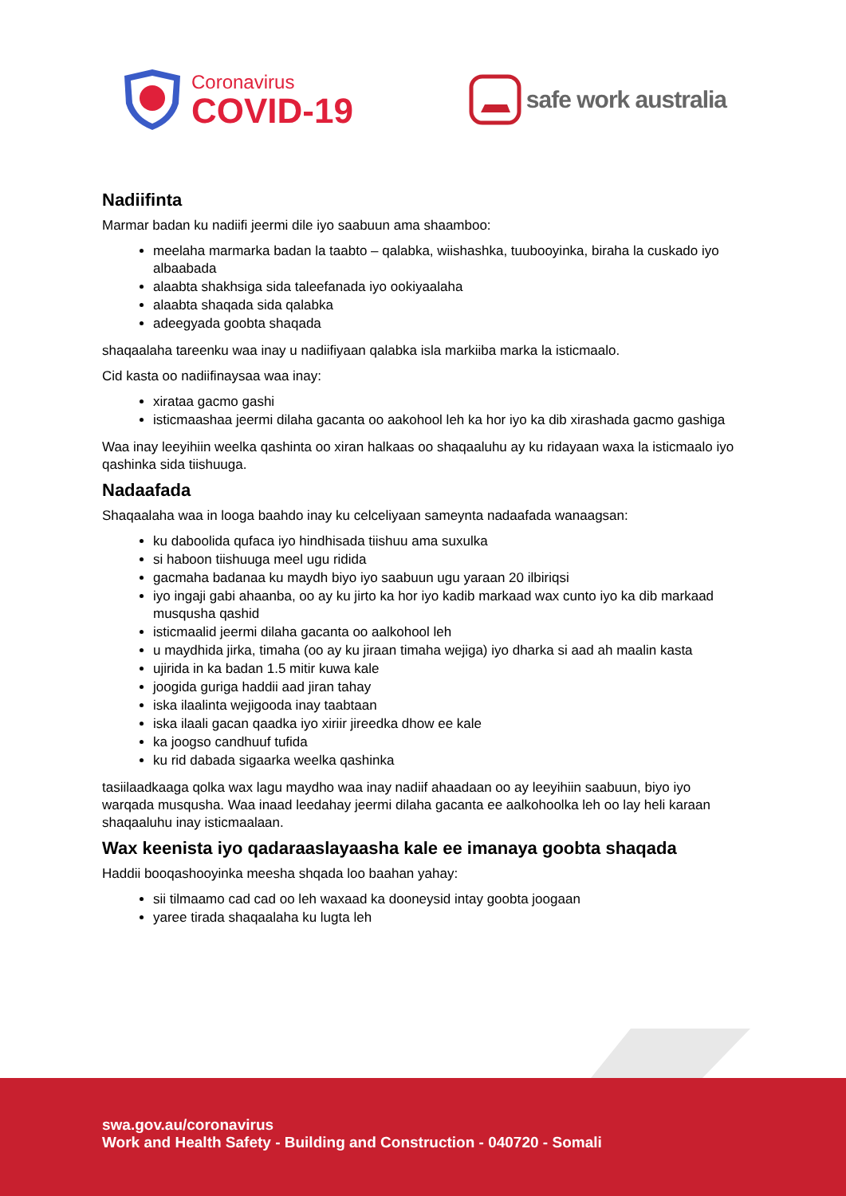Coronavirus
COVID-19
safe work australia
Nadiifinta
Marmar badan ku nadiifi jeermi dile iyo saabuun ama shaamboo:
meelaha marmarka badan la taabto – qalabka, wiishashka, tuubooyinka, biraha la cuskado iyo albaabada
alaabta shakhsiga sida taleefanada iyo ookiyaalaha
alaabta shaqada sida qalabka
adeegyada goobta shaqada
shaqaalaha tareenku waa inay u nadiifiyaan qalabka isla markiiba marka la isticmaalo.
Cid kasta oo nadiifinaysaa waa inay:
xirataa gacmo gashi
isticmaashaa jeermi dilaha gacanta oo aakohool leh ka hor iyo ka dib xirashada gacmo gashiga
Waa inay leeyihiin weelka qashinta oo xiran halkaas oo shaqaaluhu ay ku ridayaan waxa la isticmaalo iyo qashinka sida tiishuuga.
Nadaafada
Shaqaalaha waa in looga baahdo inay ku celceliyaan sameynta nadaafada wanaagsan:
ku daboolida qufaca iyo hindhisada tiishuu ama suxulka
si haboon tiishuuga meel ugu ridida
gacmaha badanaa ku maydh biyo iyo saabuun ugu yaraan 20 ilbiriqsi
iyo ingaji gabi ahaanba, oo ay ku jirto ka hor iyo kadib markaad wax cunto iyo ka dib markaad musqusha qashid
isticmaalid jeermi dilaha gacanta oo aalkohool leh
u maydhida jirka, timaha (oo ay ku jiraan timaha wejiga) iyo dharka si aad ah maalin kasta
ujirida in ka badan 1.5 mitir kuwa kale
joogida guriga haddii aad jiran tahay
iska ilaalinta wejigooda inay taabtaan
iska ilaali gacan qaadka iyo xiriir jireedka dhow ee kale
ka joogso candhuuf tufida
ku rid dabada sigaarka weelka qashinka
tasiilaadkaaga qolka wax lagu maydho waa inay nadiif ahaadaan oo ay leeyihiin saabuun, biyo iyo warqada musqusha. Waa inaad leedahay jeermi dilaha gacanta ee aalkohoolka leh oo lay heli karaan shaqaaluhu inay isticmaalaan.
Wax keenista iyo qadaraaslayaasha kale ee imanaya goobta shaqada
Haddii booqashooyinka meesha shqada loo baahan yahay:
sii tilmaamo cad cad oo leh waxaad ka dooneysid intay goobta joogaan
yaree tirada shaqaalaha ku lugta leh
swa.gov.au/coronavirus
Work and Health Safety - Building and Construction - 040720 - Somali